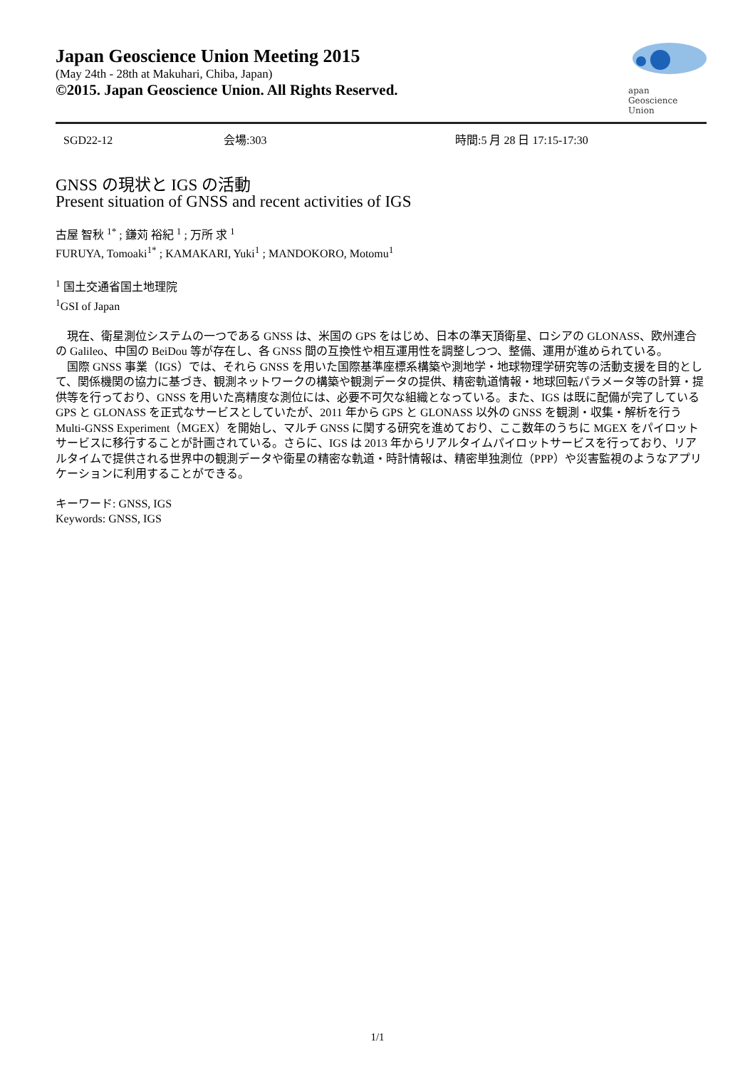Japan Geoscience Union Meeting 2015
(May 24th - 28th at Makuhari, Chiba, Japan)
©2015. Japan Geoscience Union. All Rights Reserved.
apan
Geoscience
Union
SGD22-12 会場:303 時間:5 月 28 日 17:15-17:30
GNSS の現状と IGS の活動
Present situation of GNSS and recent activities of IGS
古屋 智秋 <sup>1*</sup> ; 鎌苅 裕紀 <sup>1</sup> ; 万所 求 <sup>1</sup>
FURUYA, Tomoaki<sup>1*</sup> ; KAMAKARI, Yuki<sup>1</sup> ; MANDOKORO, Motomu<sup>1</sup>
<sup>1</sup> 国土交通省国土地理院
<sup>1</sup> GSI of Japan
　現在、衛星測位システムの一つである GNSS は、米国の GPS をはじめ、日本の準天頂衛星、ロシアの GLONASS、欧州連合の Galileo、中国の BeiDou 等が存在し、各 GNSS 間の互換性や相互運用性を調整しつつ、整備、運用が進められている。
　国際 GNSS 事業（IGS）では、それら GNSS を用いた国際基準座標系構築や測地学・地球物理学研究等の活動支援を目的として、関係機関の協力に基づき、観測ネットワークの構築や観測データの提供、精密軌道情報・地球回転パラメータ等の計算・提供等を行っており、GNSS を用いた高精度な測位には、必要不可欠な組織となっている。また、IGS は既に配備が完了している GPS と GLONASS を正式なサービスとしていたが、2011 年から GPS と GLONASS 以外の GNSS を観測・収集・解析を行う Multi-GNSS Experiment（MGEX）を開始し、マルチ GNSS に関する研究を進めており、ここ数年のうちに MGEX をパイロットサービスに移行することが計画されている。さらに、IGS は 2013 年からリアルタイムパイロットサービスを行っており、リアルタイムで提供される世界中の観測データや衛星の精密な軌道・時計情報は、精密単独測位（PPP）や災害監視のようなアプリケーションに利用することができる。
キーワード: GNSS, IGS
Keywords: GNSS, IGS
1/1